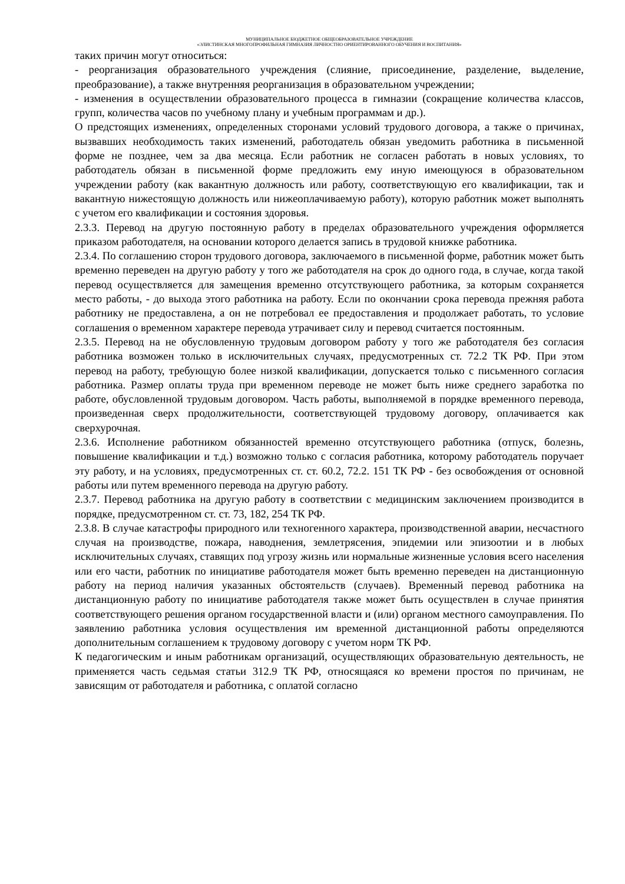МУНИЦИПАЛЬНОЕ БЮДЖЕТНОЕ ОБЩЕОБРАЗОВАТЕЛЬНОЕ УЧРЕЖДЕНИЕ
«ЭЛИСТИНСКАЯ МНОГОПРОФИЛЬНАЯ ГИМНАЗИЯ ЛИЧНОСТНО ОРИЕНТИРОВАННОГО ОБУЧЕНИЯ И ВОСПИТАНИЯ»
таких причин могут относиться:
- реорганизация образовательного учреждения (слияние, присоединение, разделение, выделение, преобразование), а также внутренняя реорганизация в образовательном учреждении;
- изменения в осуществлении образовательного процесса в гимназии (сокращение количества классов, групп, количества часов по учебному плану и учебным программам и др.).
О предстоящих изменениях, определенных сторонами условий трудового договора, а также о причинах, вызвавших необходимость таких изменений, работодатель обязан уведомить работника в письменной форме не позднее, чем за два месяца. Если работник не согласен работать в новых условиях, то работодатель обязан в письменной форме предложить ему иную имеющуюся в образовательном учреждении работу (как вакантную должность или работу, соответствующую его квалификации, так и вакантную нижестоящую должность или нижеоплачиваемую работу), которую работник может выполнять с учетом его квалификации и состояния здоровья.
2.3.3. Перевод на другую постоянную работу в пределах образовательного учреждения оформляется приказом работодателя, на основании которого делается запись в трудовой книжке работника.
2.3.4. По соглашению сторон трудового договора, заключаемого в письменной форме, работник может быть временно переведен на другую работу у того же работодателя на срок до одного года, в случае, когда такой перевод осуществляется для замещения временно отсутствующего работника, за которым сохраняется место работы, - до выхода этого работника на работу. Если по окончании срока перевода прежняя работа работнику не предоставлена, а он не потребовал ее предоставления и продолжает работать, то условие соглашения о временном характере перевода утрачивает силу и перевод считается постоянным.
2.3.5. Перевод на не обусловленную трудовым договором работу у того же работодателя без согласия работника возможен только в исключительных случаях, предусмотренных ст. 72.2 ТК РФ. При этом перевод на работу, требующую более низкой квалификации, допускается только с письменного согласия работника. Размер оплаты труда при временном переводе не может быть ниже среднего заработка по работе, обусловленной трудовым договором. Часть работы, выполняемой в порядке временного перевода, произведенная сверх продолжительности, соответствующей трудовому договору, оплачивается как сверхурочная.
2.3.6. Исполнение работником обязанностей временно отсутствующего работника (отпуск, болезнь, повышение квалификации и т.д.) возможно только с согласия работника, которому работодатель поручает эту работу, и на условиях, предусмотренных ст. ст. 60.2, 72.2. 151 ТК РФ - без освобождения от основной работы или путем временного перевода на другую работу.
2.3.7. Перевод работника на другую работу в соответствии с медицинским заключением производится в порядке, предусмотренном ст. ст. 73, 182, 254 ТК РФ.
2.3.8. В случае катастрофы природного или техногенного характера, производственной аварии, несчастного случая на производстве, пожара, наводнения, землетрясения, эпидемии или эпизоотии и в любых исключительных случаях, ставящих под угрозу жизнь или нормальные жизненные условия всего населения или его части, работник по инициативе работодателя может быть временно переведен на дистанционную работу на период наличия указанных обстоятельств (случаев). Временный перевод работника на дистанционную работу по инициативе работодателя также может быть осуществлен в случае принятия соответствующего решения органом государственной власти и (или) органом местного самоуправления. По заявлению работника условия осуществления им временной дистанционной работы определяются дополнительным соглашением к трудовому договору с учетом норм ТК РФ.
К педагогическим и иным работникам организаций, осуществляющих образовательную деятельность, не применяется часть седьмая статьи 312.9 ТК РФ, относящаяся ко времени простоя по причинам, не зависящим от работодателя и работника, с оплатой согласно